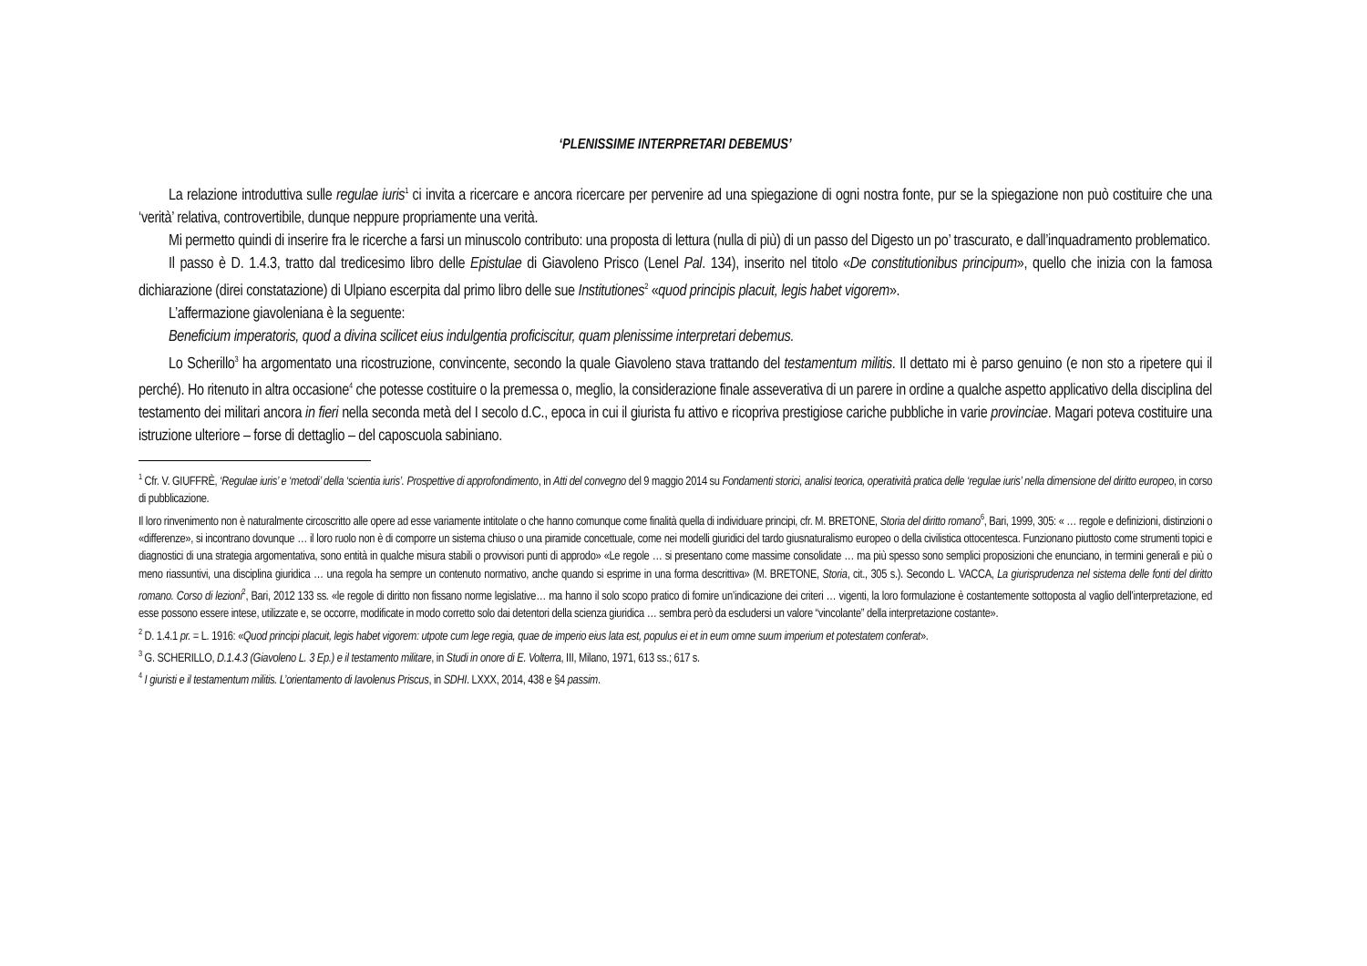‘PLENISSIME INTERPRETARI DEBEMUS’
La relazione introduttiva sulle regulae iuris<sup>1</sup> ci invita a ricercare e ancora ricercare per pervenire ad una spiegazione di ogni nostra fonte, pur se la spiegazione non può costituire che una ‘verità’ relativa, controvertibile, dunque neppure propriamente una verità.
Mi permetto quindi di inserire fra le ricerche a farsi un minuscolo contributo: una proposta di lettura (nulla di più) di un passo del Digesto un po’ trascurato, e dall’inquadramento problematico.
Il passo è D. 1.4.3, tratto dal tredicesimo libro delle Epistulae di Giavoleno Prisco (Lenel Pal. 134), inserito nel titolo «De constitutionibus principum», quello che inizia con la famosa dichiarazione (direi constatazione) di Ulpiano escerpita dal primo libro delle sue Institutiones<sup>2</sup> «quod principis placuit, legis habet vigorem».
L’affermazione giavoleniana è la seguente:
Beneficium imperatoris, quod a divina scilicet eius indulgentia proficiscitur, quam plenissime interpretari debemus.
Lo Scherillo<sup>3</sup> ha argomentato una ricostruzione, convincente, secondo la quale Giavoleno stava trattando del testamentum militis. Il dettato mi è parso genuino (e non sto a ripetere qui il perché). Ho ritenuto in altra occasione<sup>4</sup> che potesse costituire o la premessa o, meglio, la considerazione finale asseverativa di un parere in ordine a qualche aspetto applicativo della disciplina del testamento dei militari ancora in fieri nella seconda metà del I secolo d.C., epoca in cui il giurista fu attivo e ricopriva prestigiose cariche pubbliche in varie provinciae. Magari poteva costituire una istruzione ulteriore – forse di dettaglio – del caposcuola sabiniano.
<sup>1</sup> Cfr. V. GIUFFRÈ, ‘Regulae iuris’ e ‘metodi’ della ‘scientia iuris’. Prospettive di approfondimento, in Atti del convegno del 9 maggio 2014 su Fondamenti storici, analisi teorica, operatività pratica delle ‘regulae iuris’ nella dimensione del diritto europeo, in corso di pubblicazione.
Il loro rinvenimento non è naturalmente circoscritto alle opere ad esse variamente intitolate o che hanno comunque come finalità quella di individuare principi, cfr. M. BRETONE, Storia del diritto romano<sup>6</sup>, Bari, 1999, 305: « … regole e definizioni, distinzioni o «differenze», si incontrano dovunque … il loro ruolo non è di comporre un sistema chiuso o una piramide concettuale, come nei modelli giuridici del tardo giusnaturalismo europeo o della civilistica ottocentesca. Funzionano piuttosto come strumenti topici e diagnostici di una strategia argomentativa, sono entità in qualche misura stabili o provvisori punti di approdo» «Le regole … si presentano come massime consolidate … ma più spesso sono semplici proposizioni che enunciano, in termini generali e più o meno riassuntivi, una disciplina giuridica … una regola ha sempre un contenuto normativo, anche quando si esprime in una forma descrittiva» (M. BRETONE, Storia, cit., 305 s.). Secondo L. VACCA, La giurisprudenza nel sistema delle fonti del diritto romano. Corso di lezioni<sup>2</sup>, Bari, 2012 133 ss. «le regole di diritto non fissano norme legislative… ma hanno il solo scopo pratico di fornire un’indicazione dei criteri … vigenti, la loro formulazione è costantemente sottoposta al vaglio dell’interpretazione, ed esse possono essere intese, utilizzate e, se occorre, modificate in modo corretto solo dai detentori della scienza giuridica … sembra però da escludersi un valore “vincolante” della interpretazione costante».
<sup>2</sup> D. 1.4.1 pr. = L. 1916: «Quod principi placuit, legis habet vigorem: utpote cum lege regia, quae de imperio eius lata est, populus ei et in eum omne suum imperium et potestatem conferat».
<sup>3</sup> G. SCHERILLO, D.1.4.3 (Giavoleno L. 3 Ep.) e il testamento militare, in Studi in onore di E. Volterra, III, Milano, 1971, 613 ss.; 617 s.
<sup>4</sup> I giuristi e il testamentum militis. L’orientamento di Iavolenus Priscus, in SDHI. LXXX, 2014, 438 e §4 passim.